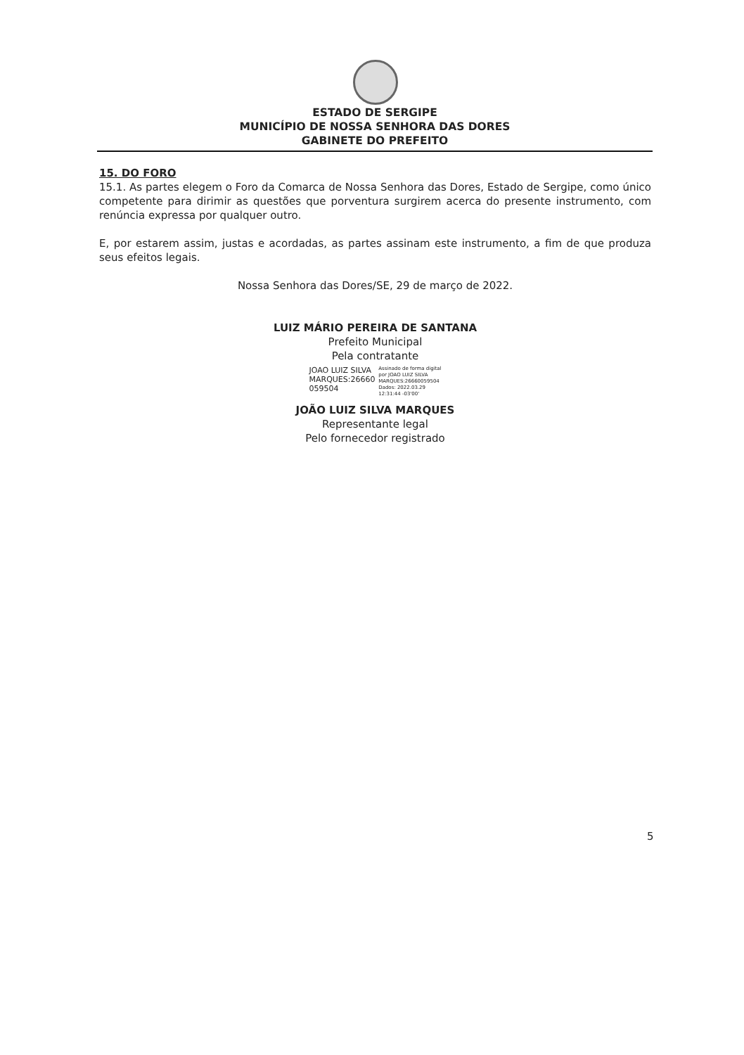ESTADO DE SERGIPE
MUNICÍPIO DE NOSSA SENHORA DAS DORES
GABINETE DO PREFEITO
15. DO FORO
15.1. As partes elegem o Foro da Comarca de Nossa Senhora das Dores, Estado de Sergipe, como único competente para dirimir as questões que porventura surgirem acerca do presente instrumento, com renúncia expressa por qualquer outro.
E, por estarem assim, justas e acordadas, as partes assinam este instrumento, a fim de que produza seus efeitos legais.
Nossa Senhora das Dores/SE, 29 de março de 2022.
LUIZ MÁRIO PEREIRA DE SANTANA
Prefeito Municipal
Pela contratante
JOAO LUIZ SILVA
MARQUES:26660
059504 Assinado de forma digital
por JOAO LUIZ SILVA
MARQUES:26660059504
Dados: 2022.03.29
12:31:44 -03'00'
JOÃO LUIZ SILVA MARQUES
Representante legal
Pelo fornecedor registrado
5